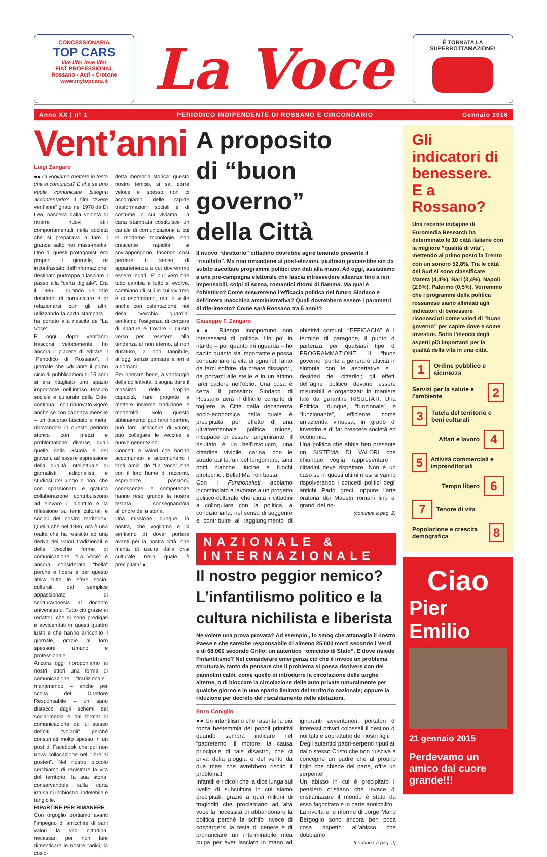CONCESSIONARIA
TOP CARS
live life! love life!
FIAT PROFESSIONAL
Rossano - Acri - Crotone
www.mytopcars.it
La Voce
È TORNATA LA SUPERROTTAMAZIONE!
Anno XX | n° 1 PERIODICO INDIPENDENTE DI ROSSANO E CIRCONDARIO Gennaio 2016
Vent’anni
Luigi Zangaro
●● Ci vogliamo mettere in testa che si comunica? E che se uno vuole comunicare bisogna accontentarlo? Il film “Avere vent’anni” girato nel 1978 da Di Leo, nasceva dalla volontà di ritrarre nuovi stili comportamentali nella società che si preparava a fare il grande salto nei mass-media. Uno di questi protagonisti era proprio il giornale, re incontrastato dell’informazione, destinato purtroppo a lasciare il passo alla “carta digitale”. Era il 1986 – quando un tale desiderio di comunicare e di relazionarsi con gli altri, utilizzando la carta stampata – ha portato alla nascita de “La Voce”.
E oggi, dopo vent’anni trascorsi velocemente, ho ancora il piacere di editare il “Periodico di Rossano”, il giornale che «durante il primo ciclo di pubblicazioni di 16 anni si era ritagliato uno spazio importante nell’intriso tessuto sociale e culturale della Città, continua – con rinnovato vigore anche se con cadenza mensile – un discorso lasciato a metà, ritrovandosi in questo periodo storico con mezzi e problematiche diverse, quali quelle della Scuola e dei giovani, ad essere espressione della qualità intellettuale di giornalisti, editorialisti e studiosi del luogo e non, che con spassionata e gratuita collaborazione contribuiscono ad elevare il dibattito e la riflessione su temi culturali e sociali del nostro territorio». Quella che nel 1986, ora è una realtà che ha resistito ad una deriva dei valori tradizionali e delle vecchie forme di comunicazione. “La Voce” è ancora considerata “bella” perché è libera e per questo attira tutte le sfere socio-culturali, dal semplice appassionato di scrittura/poesia al docente universitario. Tutto ciò grazie ai redattori che si sono prodigati e avvicendati in questi quattro lustri e che hanno arricchito il giornale, grazie al loro spessore umano e professionale.
Ancora oggi riproponiamo ai nostri lettori una forma di comunicazione “tradizionale”, mantenendo – anche per scelta del Direttore Responsabile – un sano distacco dagli schemi dei social-media e dai format di comunicazione da lui stesso definiti “volatili” perché consumati molto spesso in un post di Facebook che poi non trova collocazione nel “libro ai posteri”. Nel nostro piccolo cerchiamo di registrare la vita del territorio, la sua storia, conservandola sulla carta intrisa di inchiostro, indelebile e tangibile.
RIPARTIRE PER RIMANERE
Con orgoglio portiamo avanti l’impegno di arricchire di sani valori la vita cittadina, necessari per non fare dimenticare le nostre radici, la cosid-
detta memoria storica: questo nostro tempo, si sa, corre veloce e spesso non ci accorgiamo delle rapide trasformazioni sociali e di costume in cui viviamo. La carta stampata costituisce un canale di comunicazione a cui le moderne tecnologie, con crescente rapidità si sovrappongono, facendo così perdere il senso di appartenenza a cui dovremmo essere legati. E’ pur vero che tutto cambia e tutto si evolve, cambiano gli stili in cui viviamo e ci esprimiamo, ma, a volte anche con ostentazione, noi della “vecchia guardia” sentiamo l’esigenza di cercare di ripartire e trovare il giusto verso per resistere alla tendenza al non eterno, al non duraturo, a non tangibile, all’oggi senza pensare a ieri e a domani…
Per operare bene, a vantaggio della collettività, bisogna dare il massimo delle proprie capacità, fare progetto e mettere insieme tradizione e modernità. Solo questo abbinamento può farci ripartire, può farci arricchire di valori, può collegare le vecchie e nuove generazioni.
Concetti e valori che hanno accomunato e accomunano i tanti amici de “La Voce” che con il loro fiume di racconti, esperienze, passioni, conoscenze e competenze hanno reso grande la nostra testata, consegnandola all’onore della storia.
Una missione, dunque, la nostra, che vogliamo e ci sentiamo di dover portare avanti per la nostra città, che merita di uscire dalla crisi culturale nella quale è precipitata! ●
A proposito
di “buon governo”
della Città
Il nuovo “direttorio” cittadino dovrebbe agire tenendo presente il “risultato”. Ma non rimanderei al post-elezioni, piuttosto piacerebbe sin da subito ascoltare programmi politici con dati alla mano. Ad oggi, assistiamo a una pre-campagna elettorale che lascia intravvedere alleanze fino a ieri impensabili, colpi di scena, romantici ritorni di fiamma. Ma qual è l’obiettivo? Come misureremo l’efficacia politica del futuro Sindaco e dell’intera macchina amministrativa? Quali dovrebbero essere i parametri di riferimento? Come sarà Rossano tra 5 anni!?
Giuseppe F. Zangaro
●● Ritengo inopportuno non interessarsi di politica. Un po’ in ritardo – per quanto mi riguarda – ho capito quanto sia importante e possa condizionare la vita di ognuno! Tanto da farci soffrire, da creare dissapori, da portarci alle stelle e in un attimo farci cadere nell’oblio. Una cosa è certa. Il prossimo Sindaco di Rossano avrà il difficile compito di togliere la Città dalla decadenza socio-economica nella quale è precipitata, per effetto di una ultratrentennale politica miope, incapace di essere lungimirante. Il risultato è un bell’involucro, una cittadina vivibile, carina, con le strade pulite, un bel lungomare, tanti notti bianche, lucine e fuochi pirotecnici. Bella! Ma non basta.
Con i Funzionalisti abbiamo incominciato a lavorare a un progetto politico-culturale che aiuta i cittadini a colloquiare con la politica, a condizionarla, nel senso di suggerire e contribuire al raggiungimento di obiettivi comuni. “EFFICACIA” è il termine di paragone, il punto di partenza per qualsiasi tipo di PROGRAMMAZIONE. Il “buon governo” punta a generare attività in sintonia con le aspettative e i desideri dei cittadini; gli effetti dell’agire politico devono essere misurabili e organizzati in maniera tale da garantire RISULTATI. Una Politica, dunque, “funzionale” e “funzionante”, efficiente come un’azienda virtuosa, in grado di investire e di far crescere società ed economia.
Una politica che abbia ben presente un SISTEMA DI VALORI che chiunque voglia rappresentare i cittadini deve rispettare. Non è un caso se in questi ultimi mesi si vanno rispolverando i concetti politici degli antichi Padri greci, oppure l’arte oratoria dei Maestri romani fino ai grandi del no-
(continua a pag. 2)
NAZIONALE & INTERNAZIONALE
Il nostro peggior nemico? L’infantilismo politico e la cultura nichilista e liberista
Ne volete una prova provata? Ad esempio , lo smog che attanaglia il nostro Paese e che sarebbe responsabile di almeno 25.000 morti secondo i Verdi e di 68.000 secondo Grillo: un autentico “omicidio di Stato”. E dove risiede l’infantilismo? Nel considerare emergenza ciò che è invece un problema strutturale, tanto da pensare che il problema si possa risolvere con dei pannolini caldi, come quello di introdurre la circolazione delle targhe alterne, o di bloccare la circolazione delle auto private naturalmente per qualche giorno e in uno spazio limitato del territorio nazionale; oppure la riduzione per decreto del riscaldamento delle abitazioni.
Enzo Coniglio
●● Un infantilismo che rasenta la più rozza bestemmia dei popoli primitivi quando sembra indicare nel “padreterno” il motore, la causa principale di tale disastro, che ci priva della pioggia e del vento da due mesi che avrebbero risolto il problema!
Infantili e ridicoli che la dice lunga sul livello di subcultura in cui siamo precipitati, grazie a quei milioni di trogloditi che proclamano ad alta voce la necessità di abbandonare la politica perchè fa schifo invece di cospargersi la testa di cenere e di pronunciare un interminabile mea culpa per aver lasciato in mano ad ignoranti avventurieri, portatori di interessi privati colossali il destino di noi tutti e soprattutto dei nostri figli.
Degli autentici padri-serpenti ripudiati dallo stesso Cristo che non riusciva a concepire un padre che al proprio figlio che chiede del pane, offre un serpente!
Un abisso in cui è precipitato il pensiero cristiano che invece di cristianizzare il mondo è stato da esso fagocitato e in parte annichilito.
La rivolta e le riforme di Jorge Mario Bergoglio sono ancora ben poca cosa rispetto all’abisso che dobbiamo
(continua a pag. 2)
Gli indicatori di benessere. E a Rossano?
Una recente indagine di Euromedia Research ha determinato le 10 città italiane con la migliore “qualità di vita”, mettendo al primo posto la Trento con un sonoro 52,8%. Tra le città del Sud si sono classificate Matera (4,4%), Bari (3,4%), Napoli (2,9%), Palermo (0,5%). Vorremmo che i programmi della politica rossanese siano allineati agli indicatori di benessere riconosciuti come valori di “buon governo” per capire dove e come investire. Sotto l’elenco degli aspetti più importanti per la qualità della vita in una città.
1 Ordine pubblico e sicurezza
Servizi per la salute e l’ambiente 2
3 Tutela del territorio e beni culturali
Affari e lavoro 4
5 Attività commerciali e imprenditoriali
Tempo libero 6
7 Tenore di vita
Popolazione e crescita demografica 8
Ciao
Pier Emilio
21 gennaio 2015
Perdevamo un amico dal cuore grande!!!